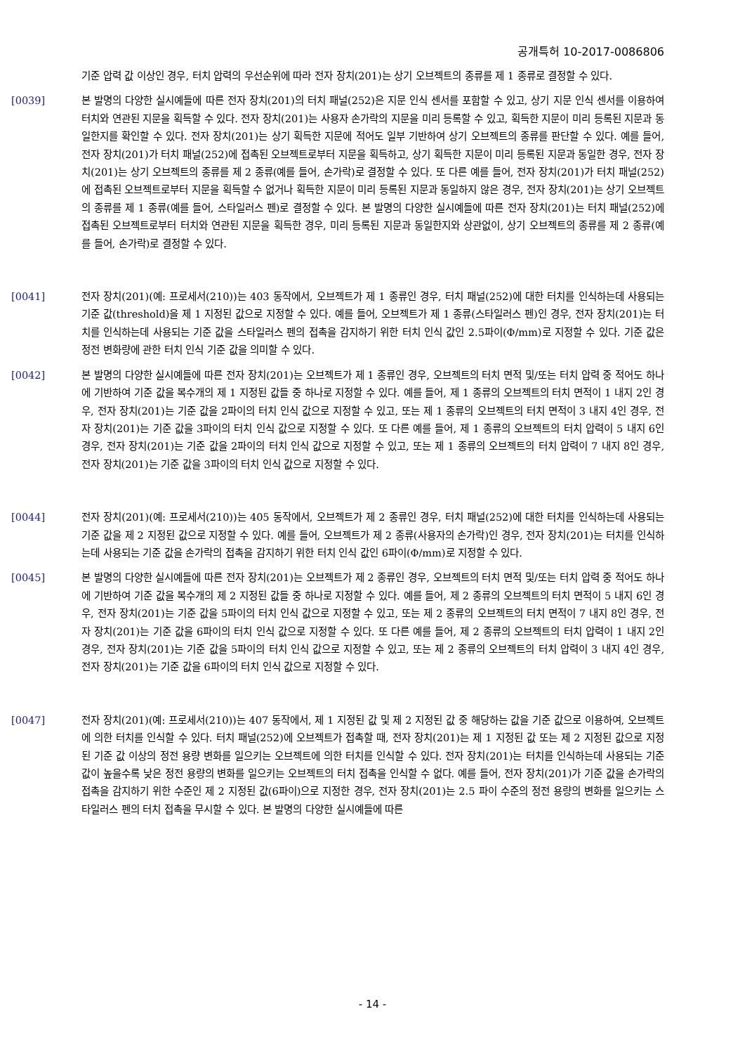공개특허 10-2017-0086806
기준 압력 값 이상인 경우, 터치 압력의 우선순위에 따라 전자 장치(201)는 상기 오브젝트의 종류를 제 1 종류로 결정할 수 있다.
[0039] 본 발명의 다양한 실시예들에 따른 전자 장치(201)의 터치 패널(252)은 지문 인식 센서를 포함할 수 있고, 상기 지문 인식 센서를 이용하여 터치와 연관된 지문을 획득할 수 있다. 전자 장치(201)는 사용자 손가락의 지문을 미리 등록할 수 있고, 획득한 지문이 미리 등록된 지문과 동일한지를 확인할 수 있다. 전자 장치(201)는 상기 획득한 지문에 적어도 일부 기반하여 상기 오브젝트의 종류를 판단할 수 있다. 예를 들어, 전자 장치(201)가 터치 패널(252)에 접촉된 오브젝트로부터 지문을 획득하고, 상기 획득한 지문이 미리 등록된 지문과 동일한 경우, 전자 장치(201)는 상기 오브젝트의 종류를 제 2 종류(예를 들어, 손가락)로 결정할 수 있다. 또 다른 예를 들어, 전자 장치(201)가 터치 패널(252)에 접촉된 오브젝트로부터 지문을 획득할 수 없거나 획득한 지문이 미리 등록된 지문과 동일하지 않은 경우, 전자 장치(201)는 상기 오브젝트의 종류를 제 1 종류(예를 들어, 스타일러스 펜)로 결정할 수 있다. 본 발명의 다양한 실시예들에 따른 전자 장치(201)는 터치 패널(252)에 접촉된 오브젝트로부터 터치와 연관된 지문을 획득한 경우, 미리 등록된 지문과 동일한지와 상관없이, 상기 오브젝트의 종류를 제 2 종류(예를 들어, 손가락)로 결정할 수 있다.
[0041] 전자 장치(201)(예: 프로세서(210))는 403 동작에서, 오브젝트가 제 1 종류인 경우, 터치 패널(252)에 대한 터치를 인식하는데 사용되는 기준 값(threshold)을 제 1 지정된 값으로 지정할 수 있다. 예를 들어, 오브젝트가 제 1 종류(스타일러스 펜)인 경우, 전자 장치(201)는 터치를 인식하는데 사용되는 기준 값을 스타일러스 펜의 접촉을 감지하기 위한 터치 인식 값인 2.5파이(Φ/mm)로 지정할 수 있다. 기준 값은 정전 변화량에 관한 터치 인식 기준 값을 의미할 수 있다.
[0042] 본 발명의 다양한 실시예들에 따른 전자 장치(201)는 오브젝트가 제 1 종류인 경우, 오브젝트의 터치 면적 및/또는 터치 압력 중 적어도 하나에 기반하여 기준 값을 복수개의 제 1 지정된 값들 중 하나로 지정할 수 있다. 예를 들어, 제 1 종류의 오브젝트의 터치 면적이 1 내지 2인 경우, 전자 장치(201)는 기준 값을 2파이의 터치 인식 값으로 지정할 수 있고, 또는 제 1 종류의 오브젝트의 터치 면적이 3 내지 4인 경우, 전자 장치(201)는 기준 값을 3파이의 터치 인식 값으로 지정할 수 있다. 또 다른 예를 들어, 제 1 종류의 오브젝트의 터치 압력이 5 내지 6인 경우, 전자 장치(201)는 기준 값을 2파이의 터치 인식 값으로 지정할 수 있고, 또는 제 1 종류의 오브젝트의 터치 압력이 7 내지 8인 경우, 전자 장치(201)는 기준 값을 3파이의 터치 인식 값으로 지정할 수 있다.
[0044] 전자 장치(201)(예: 프로세서(210))는 405 동작에서, 오브젝트가 제 2 종류인 경우, 터치 패널(252)에 대한 터치를 인식하는데 사용되는 기준 값을 제 2 지정된 값으로 지정할 수 있다. 예를 들어, 오브젝트가 제 2 종류(사용자의 손가락)인 경우, 전자 장치(201)는 터치를 인식하는데 사용되는 기준 값을 손가락의 접촉을 감지하기 위한 터치 인식 값인 6파이(Φ/mm)로 지정할 수 있다.
[0045] 본 발명의 다양한 실시예들에 따른 전자 장치(201)는 오브젝트가 제 2 종류인 경우, 오브젝트의 터치 면적 및/또는 터치 압력 중 적어도 하나에 기반하여 기준 값을 복수개의 제 2 지정된 값들 중 하나로 지정할 수 있다. 예를 들어, 제 2 종류의 오브젝트의 터치 면적이 5 내지 6인 경우, 전자 장치(201)는 기준 값을 5파이의 터치 인식 값으로 지정할 수 있고, 또는 제 2 종류의 오브젝트의 터치 면적이 7 내지 8인 경우, 전자 장치(201)는 기준 값을 6파이의 터치 인식 값으로 지정할 수 있다. 또 다른 예를 들어, 제 2 종류의 오브젝트의 터치 압력이 1 내지 2인 경우, 전자 장치(201)는 기준 값을 5파이의 터치 인식 값으로 지정할 수 있고, 또는 제 2 종류의 오브젝트의 터치 압력이 3 내지 4인 경우, 전자 장치(201)는 기준 값을 6파이의 터치 인식 값으로 지정할 수 있다.
[0047] 전자 장치(201)(예: 프로세서(210))는 407 동작에서, 제 1 지정된 값 및 제 2 지정된 값 중 해당하는 값을 기준 값으로 이용하여, 오브젝트에 의한 터치를 인식할 수 있다. 터치 패널(252)에 오브젝트가 접촉할 때, 전자 장치(201)는 제 1 지정된 값 또는 제 2 지정된 값으로 지정된 기준 값 이상의 정전 용량 변화를 일으키는 오브젝트에 의한 터치를 인식할 수 있다. 전자 장치(201)는 터치를 인식하는데 사용되는 기준 값이 높을수록 낮은 정전 용량의 변화를 일으키는 오브젝트의 터치 접촉을 인식할 수 없다. 예를 들어, 전자 장치(201)가 기준 값을 손가락의 접촉을 감지하기 위한 수준인 제 2 지정된 값(6파이)으로 지정한 경우, 전자 장치(201)는 2.5 파이 수준의 정전 용량의 변화를 일으키는 스타일러스 펜의 터치 접촉을 무시할 수 있다. 본 발명의 다양한 실시예들에 따른
- 14 -